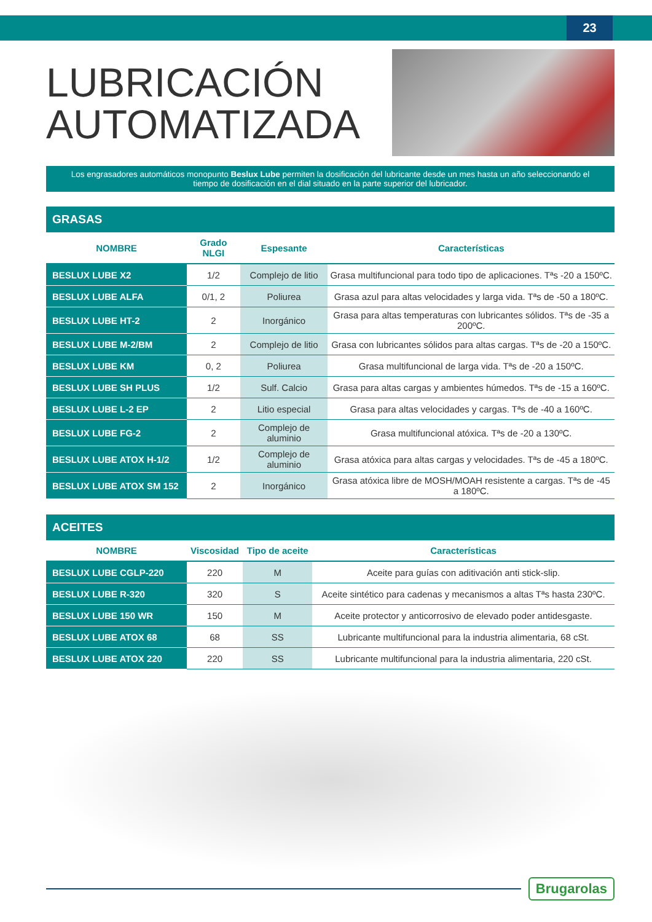23
LUBRICACIÓN AUTOMATIZADA
Los engrasadores automáticos monopunto Beslux Lube permiten la dosificación del lubricante desde un mes hasta un año seleccionando el tiempo de dosificación en el dial situado en la parte superior del lubricador.
GRASAS
| NOMBRE | Grado NLGI | Espesante | Características |
| --- | --- | --- | --- |
| BESLUX LUBE X2 | 1/2 | Complejo de litio | Grasa multifuncional para todo tipo de aplicaciones. Tªs -20 a 150ºC. |
| BESLUX LUBE ALFA | 0/1, 2 | Poliurea | Grasa azul para altas velocidades y larga vida. Tªs de -50 a 180ºC. |
| BESLUX LUBE HT-2 | 2 | Inorgánico | Grasa para altas temperaturas con lubricantes sólidos. Tªs de -35 a 200ºC. |
| BESLUX LUBE M-2/BM | 2 | Complejo de litio | Grasa con lubricantes sólidos para altas cargas. Tªs de -20 a 150ºC. |
| BESLUX LUBE KM | 0, 2 | Poliurea | Grasa multifuncional de larga vida. Tªs de -20 a 150ºC. |
| BESLUX LUBE SH PLUS | 1/2 | Sulf. Calcio | Grasa para altas cargas y ambientes húmedos. Tªs de -15 a 160ºC. |
| BESLUX LUBE L-2 EP | 2 | Litio especial | Grasa para altas velocidades y cargas. Tªs de -40 a 160ºC. |
| BESLUX LUBE FG-2 | 2 | Complejo de aluminio | Grasa multifuncional atóxica. Tªs de -20 a 130ºC. |
| BESLUX LUBE ATOX H-1/2 | 1/2 | Complejo de aluminio | Grasa atóxica para altas cargas y velocidades. Tªs de -45 a 180ºC. |
| BESLUX LUBE ATOX SM 152 | 2 | Inorgánico | Grasa atóxica libre de MOSH/MOAH resistente a cargas. Tªs de -45 a 180ºC. |
ACEITES
| NOMBRE | Viscosidad | Tipo de aceite | Características |
| --- | --- | --- | --- |
| BESLUX LUBE CGLP-220 | 220 | M | Aceite para guías con aditivación anti stick-slip. |
| BESLUX LUBE R-320 | 320 | S | Aceite sintético para cadenas y mecanismos a altas Tªs hasta 230ºC. |
| BESLUX LUBE 150 WR | 150 | M | Aceite protector y anticorrosivo de elevado poder antidesgaste. |
| BESLUX LUBE ATOX 68 | 68 | SS | Lubricante multifuncional para la industria alimentaria, 68 cSt. |
| BESLUX LUBE ATOX 220 | 220 | SS | Lubricante multifuncional para la industria alimentaria, 220 cSt. |
Brugarolas